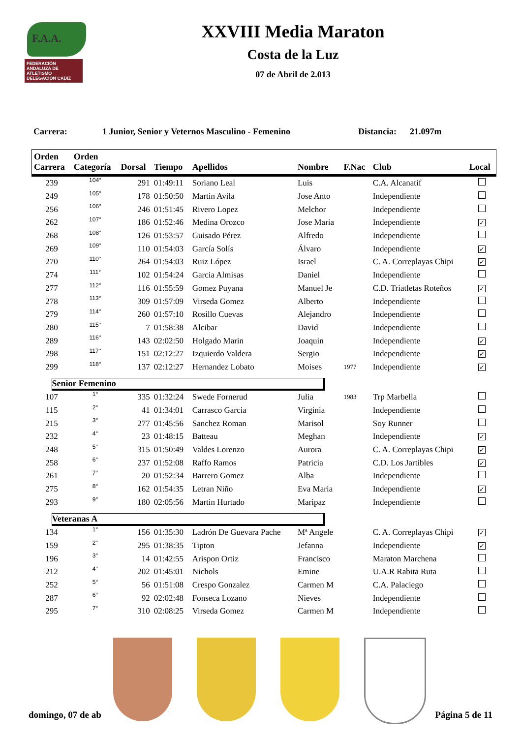F.A.A.
FEDERACIÓN ANDALUZA DE ATLETISMO DELEGACIÓN CADIZ
XXVIII Media Maraton
Costa de la Luz
07 de Abril de 2.013
Carrera: 1 Junior, Senior y Veternos Masculino - Femenino Distancia: 21.097m
| Orden Carrera | Orden Categoría | Dorsal | Tiempo | Apellidos | Nombre | F.Nac | Club | Local |
| --- | --- | --- | --- | --- | --- | --- | --- | --- |
| 239 | 104° | 291 | 01:49:11 | Soriano Leal | Luis | | C.A. Alcanatif | |
| 249 | 105° | 178 | 01:50:50 | Martin Avila | Jose Anto | | Independiente | |
| 256 | 106° | 246 | 01:51:45 | Rivero Lopez | Melchor | | Independiente | |
| 262 | 107° | 186 | 01:52:46 | Medina Orozco | Jose Maria | | Independiente | ✓ |
| 268 | 108° | 126 | 01:53:57 | Guisado Pérez | Alfredo | | Independiente | |
| 269 | 109° | 110 | 01:54:03 | García Solís | Álvaro | | Independiente | ✓ |
| 270 | 110° | 264 | 01:54:03 | Ruiz López | Israel | | C. A. Correplayas Chipi | ✓ |
| 274 | 111° | 102 | 01:54:24 | Garcia Almisas | Daniel | | Independiente | |
| 277 | 112° | 116 | 01:55:59 | Gomez Puyana | Manuel Je | | C.D. Triatletas Roteños | ✓ |
| 278 | 113° | 309 | 01:57:09 | Virseda Gomez | Alberto | | Independiente | |
| 279 | 114° | 260 | 01:57:10 | Rosillo Cuevas | Alejandro | | Independiente | |
| 280 | 115° | 7 | 01:58:38 | Alcibar | David | | Independiente | |
| 289 | 116° | 143 | 02:02:50 | Holgado Marin | Joaquin | | Independiente | ✓ |
| 298 | 117° | 151 | 02:12:27 | Izquierdo Valdera | Sergio | | Independiente | ✓ |
| 299 | 118° | 137 | 02:12:27 | Hernandez Lobato | Moises | 1977 | Independiente | ✓ |
| Senior Femenino | | | | | | | | |
| 107 | 1° | 335 | 01:32:24 | Swede Fornerud | Julia | 1983 | Trp Marbella | |
| 115 | 2° | 41 | 01:34:01 | Carrasco Garcia | Virginia | | Independiente | |
| 215 | 3° | 277 | 01:45:56 | Sanchez Roman | Marisol | | Soy Runner | |
| 232 | 4° | 23 | 01:48:15 | Batteau | Meghan | | Independiente | ✓ |
| 248 | 5° | 315 | 01:50:49 | Valdes Lorenzo | Aurora | | C. A. Correplayas Chipi | ✓ |
| 258 | 6° | 237 | 01:52:08 | Raffo Ramos | Patricia | | C.D. Los Jartibles | ✓ |
| 261 | 7° | 20 | 01:52:34 | Barrero Gomez | Alba | | Independiente | |
| 275 | 8° | 162 | 01:54:35 | Letran Niño | Eva Maria | | Independiente | ✓ |
| 293 | 9° | 180 | 02:05:56 | Martin Hurtado | Maripaz | | Independiente | |
| Veteranas A | | | | | | | | |
| 134 | 1° | 156 | 01:35:30 | Ladrón De Guevara Pache | Mª Angele | | C. A. Correplayas Chipi | ✓ |
| 159 | 2° | 295 | 01:38:35 | Tipton | Jefanna | | Independiente | ✓ |
| 196 | 3° | 14 | 01:42:55 | Arispon Ortiz | Francisco | | Maraton Marchena | |
| 212 | 4° | 202 | 01:45:01 | Nichols | Emine | | U.A.R Rabita Ruta | |
| 252 | 5° | 56 | 01:51:08 | Crespo Gonzalez | Carmen M | | C.A. Palaciego | |
| 287 | 6° | 92 | 02:02:48 | Fonseca Lozano | Nieves | | Independiente | |
| 295 | 7° | 310 | 02:08:25 | Virseda Gomez | Carmen M | | Independiente | |
domingo, 07 de ab Página 5 de 11